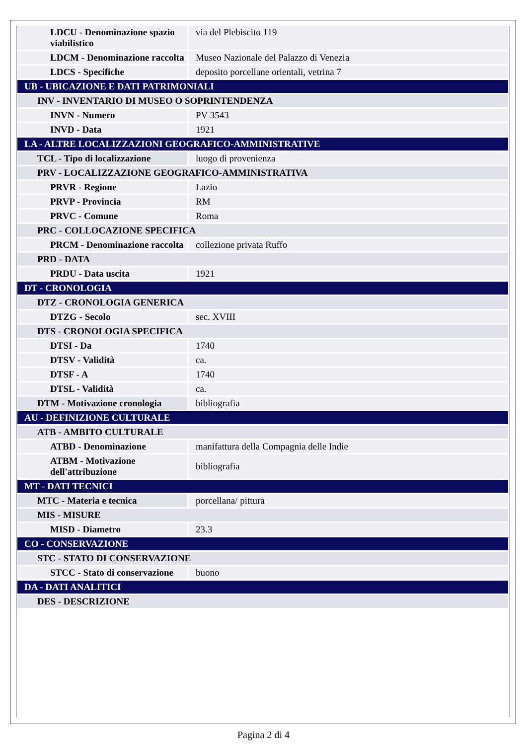| LDCU - Denominazione spazio viabilistico | via del Plebiscito 119 |
| LDCM - Denominazione raccolta | Museo Nazionale del Palazzo di Venezia |
| LDCS - Specifiche | deposito porcellane orientali, vetrina 7 |
| UB - UBICAZIONE E DATI PATRIMONIALI | |
| INV - INVENTARIO DI MUSEO O SOPRINTENDENZA | |
| INVN - Numero | PV 3543 |
| INVD - Data | 1921 |
| LA - ALTRE LOCALIZZAZIONI GEOGRAFICO-AMMINISTRATIVE | |
| TCL - Tipo di localizzazione | luogo di provenienza |
| PRV - LOCALIZZAZIONE GEOGRAFICO-AMMINISTRATIVA | |
| PRVR - Regione | Lazio |
| PRVP - Provincia | RM |
| PRVC - Comune | Roma |
| PRC - COLLOCAZIONE SPECIFICA | |
| PRCM - Denominazione raccolta | collezione privata Ruffo |
| PRD - DATA | |
| PRDU - Data uscita | 1921 |
| DT - CRONOLOGIA | |
| DTZ - CRONOLOGIA GENERICA | |
| DTZG - Secolo | sec. XVIII |
| DTS - CRONOLOGIA SPECIFICA | |
| DTSI - Da | 1740 |
| DTSV - Validità | ca. |
| DTSF - A | 1740 |
| DTSL - Validità | ca. |
| DTM - Motivazione cronologia | bibliografia |
| AU - DEFINIZIONE CULTURALE | |
| ATB - AMBITO CULTURALE | |
| ATBD - Denominazione | manifattura della Compagnia delle Indie |
| ATBM - Motivazione dell'attribuzione | bibliografia |
| MT - DATI TECNICI | |
| MTC - Materia e tecnica | porcellana/ pittura |
| MIS - MISURE | |
| MISD - Diametro | 23.3 |
| CO - CONSERVAZIONE | |
| STC - STATO DI CONSERVAZIONE | |
| STCC - Stato di conservazione | buono |
| DA - DATI ANALITICI | |
| DES - DESCRIZIONE | |
Pagina 2 di 4